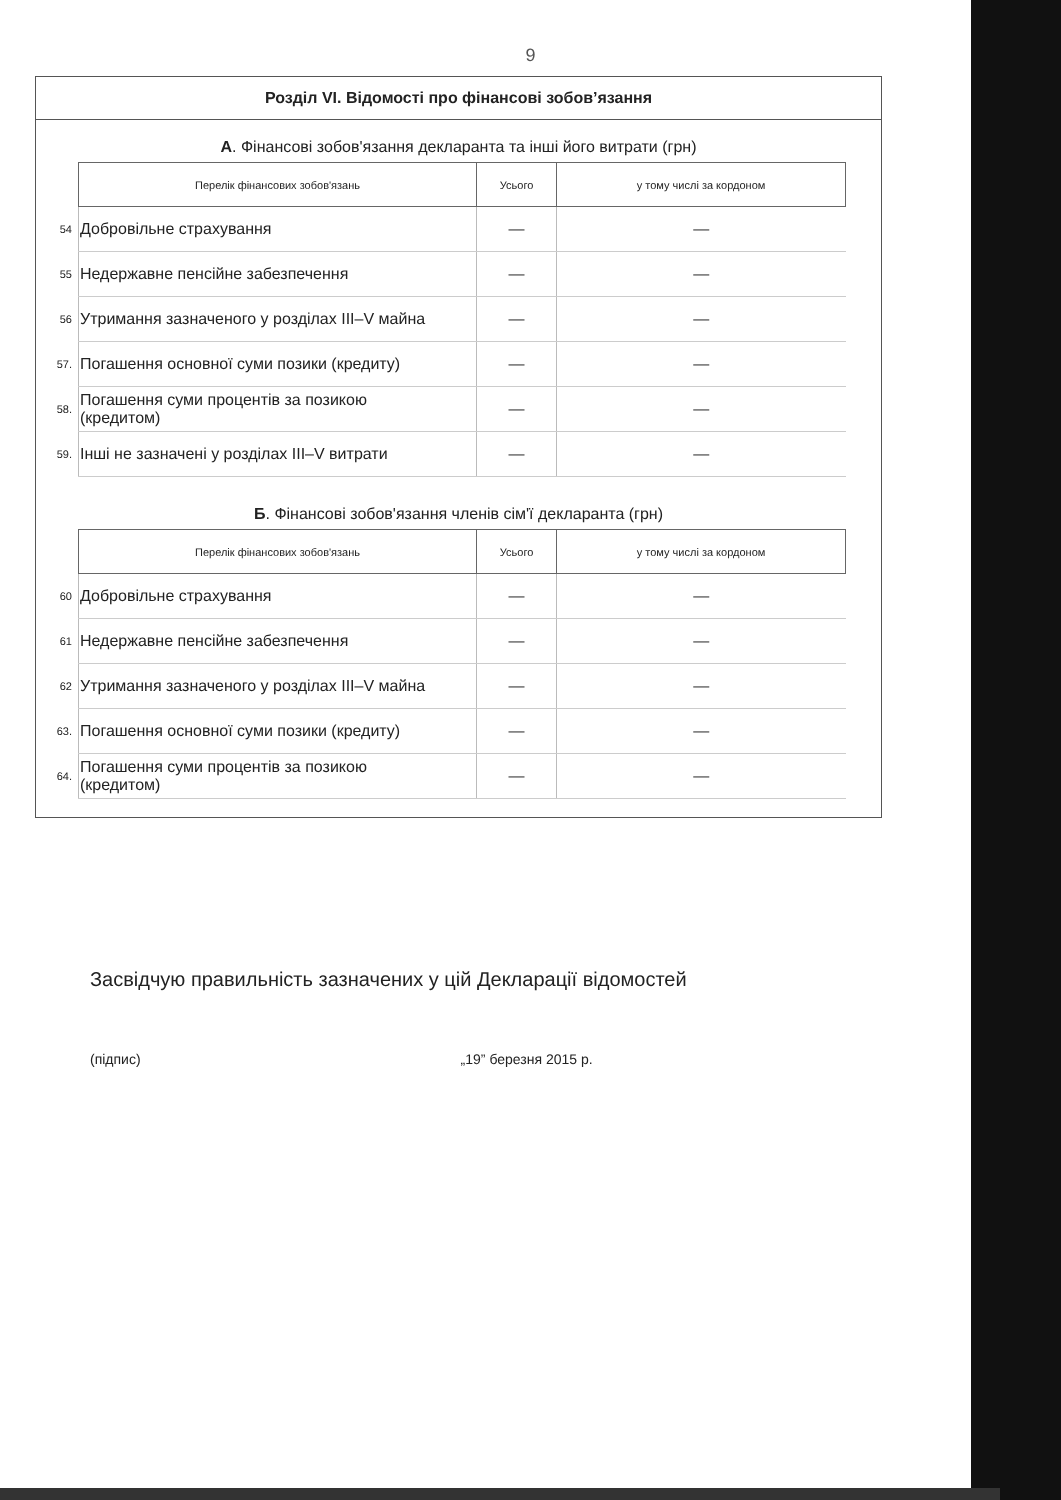9
Розділ VI. Відомості про фінансові зобов’язання
А. Фінансові зобов'язання декларанта та інші його витрати (грн)
| | Перелік фінансових зобов'язань | Усього | у тому числі за кордоном |
| 54 | Добровільне страхування | — | — |
| 55 | Недержавне пенсійне забезпечення | — | — |
| 56 | Утримання зазначеного у розділах III–V майна | — | — |
| 57. | Погашення основної суми позики (кредиту) | — | — |
| 58. | Погашення суми процентів за позикою (кредитом) | — | — |
| 59. | Інші не зазначені у розділах III–V витрати | — | — |
Б. Фінансові зобов'язання членів сім'ї декларанта (грн)
| | Перелік фінансових зобов'язань | Усього | у тому числі за кордоном |
| 60 | Добровільне страхування | — | — |
| 61 | Недержавне пенсійне забезпечення | — | — |
| 62 | Утримання зазначеного у розділах III–V майна | — | — |
| 63. | Погашення основної суми позики (кредиту) | — | — |
| 64. | Погашення суми процентів за позикою (кредитом) | — | — |
Засвідчую правильність зазначених у цій Декларації відомостей
(підпис) „19” березня 2015 р.